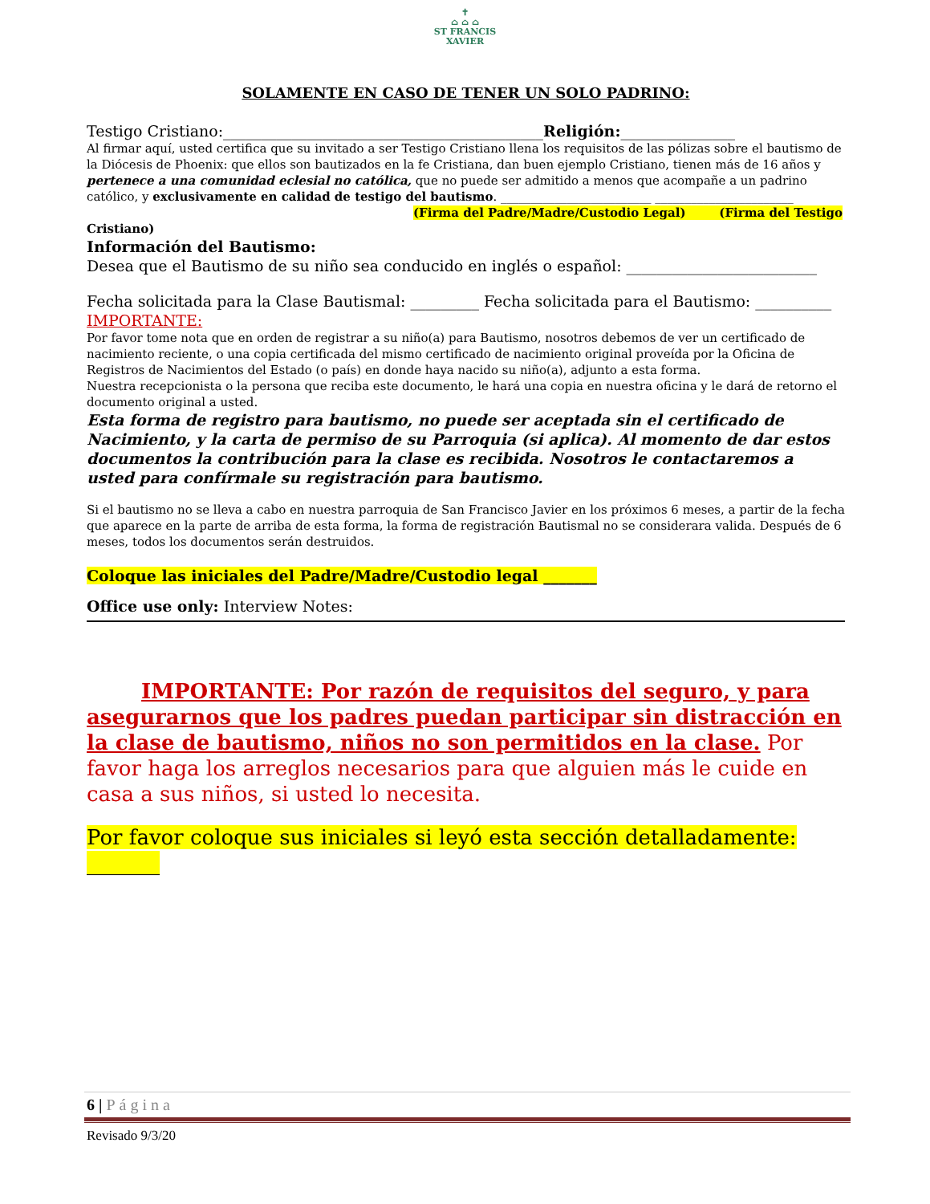✝
⌂ ⌂ ⌂
ST FRANCIS
XAVIER
SOLAMENTE EN CASO DE TENER UN SOLO PADRINO:
Testigo Cristiano:__________________________________________Religión:_______________
Al firmar aquí, usted certifica que su invitado a ser Testigo Cristiano llena los requisitos de las pólizas sobre el bautismo de la Diócesis de Phoenix: que ellos son bautizados en la fe Cristiana, dan buen ejemplo Cristiano, tienen más de 16 años y pertenece a una comunidad eclesial no católica, que no puede ser admitido a menos que acompañe a un padrino católico, y exclusivamente en calidad de testigo del bautismo. _________________________ _______________________
(Firma del Padre/Madre/Custodio Legal) (Firma del Testigo
Cristiano)
Información del Bautismo:
Desea que el Bautismo de su niño sea conducido en inglés o español: _________________________
Fecha solicitada para la Clase Bautismal: _________ Fecha solicitada para el Bautismo: __________
IMPORTANTE:
Por favor tome nota que en orden de registrar a su niño(a) para Bautismo, nosotros debemos de ver un certificado de nacimiento reciente, o una copia certificada del mismo certificado de nacimiento original proveída por la Oficina de Registros de Nacimientos del Estado (o país) en donde haya nacido su niño(a), adjunto a esta forma.
Nuestra recepcionista o la persona que reciba este documento, le hará una copia en nuestra oficina y le dará de retorno el documento original a usted.
Esta forma de registro para bautismo, no puede ser aceptada sin el certificado de Nacimiento, y la carta de permiso de su Parroquia (si aplica). Al momento de dar estos documentos la contribución para la clase es recibida. Nosotros le contactaremos a usted para confírmale su registración para bautismo.
Si el bautismo no se lleva a cabo en nuestra parroquia de San Francisco Javier en los próximos 6 meses, a partir de la fecha que aparece en la parte de arriba de esta forma, la forma de registración Bautismal no se considerara valida. Después de 6 meses, todos los documentos serán destruidos.
Coloque las iniciales del Padre/Madre/Custodio legal _______
Office use only: Interview Notes:
IMPORTANTE: Por razón de requisitos del seguro, y para asegurarnos que los padres puedan participar sin distracción en la clase de bautismo, niños no son permitidos en la clase. Por favor haga los arreglos necesarios para que alguien más le cuide en casa a sus niños, si usted lo necesita.
Por favor coloque sus iniciales si leyó esta sección detalladamente: _______
6 | Página
Revisado 9/3/20